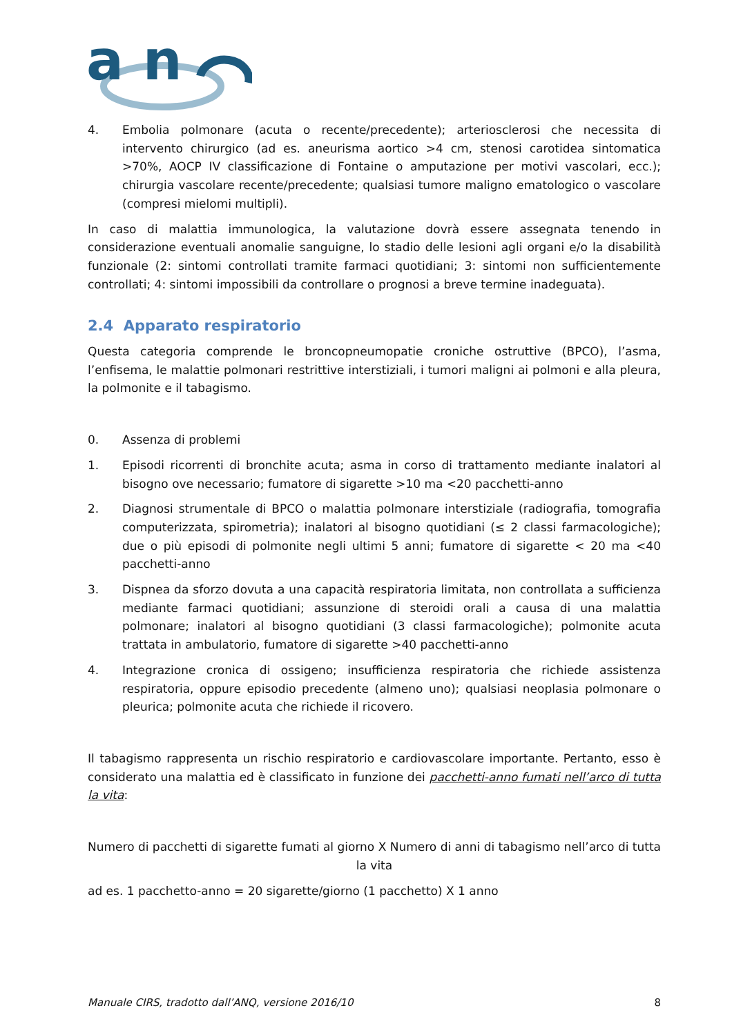a n
4. Embolia polmonare (acuta o recente/precedente); arteriosclerosi che necessita di intervento chirurgico (ad es. aneurisma aortico >4 cm, stenosi carotidea sintomatica >70%, AOCP IV classificazione di Fontaine o amputazione per motivi vascolari, ecc.); chirurgia vascolare recente/precedente; qualsiasi tumore maligno ematologico o vascolare (compresi mielomi multipli).
In caso di malattia immunologica, la valutazione dovrà essere assegnata tenendo in considerazione eventuali anomalie sanguigne, lo stadio delle lesioni agli organi e/o la disabilità funzionale (2: sintomi controllati tramite farmaci quotidiani; 3: sintomi non sufficientemente controllati; 4: sintomi impossibili da controllare o prognosi a breve termine inadeguata).
2.4 Apparato respiratorio
Questa categoria comprende le broncopneumopatie croniche ostruttive (BPCO), l’asma, l’enfisema, le malattie polmonari restrittive interstiziali, i tumori maligni ai polmoni e alla pleura, la polmonite e il tabagismo.
0. Assenza di problemi
1. Episodi ricorrenti di bronchite acuta; asma in corso di trattamento mediante inalatori al bisogno ove necessario; fumatore di sigarette >10 ma <20 pacchetti-anno
2. Diagnosi strumentale di BPCO o malattia polmonare interstiziale (radiografia, tomografia computerizzata, spirometria); inalatori al bisogno quotidiani (≤ 2 classi farmacologiche); due o più episodi di polmonite negli ultimi 5 anni; fumatore di sigarette < 20 ma <40 pacchetti-anno
3. Dispnea da sforzo dovuta a una capacità respiratoria limitata, non controllata a sufficienza mediante farmaci quotidiani; assunzione di steroidi orali a causa di una malattia polmonare; inalatori al bisogno quotidiani (3 classi farmacologiche); polmonite acuta trattata in ambulatorio, fumatore di sigarette >40 pacchetti-anno
4. Integrazione cronica di ossigeno; insufficienza respiratoria che richiede assistenza respiratoria, oppure episodio precedente (almeno uno); qualsiasi neoplasia polmonare o pleurica; polmonite acuta che richiede il ricovero.
Il tabagismo rappresenta un rischio respiratorio e cardiovascolare importante. Pertanto, esso è considerato una malattia ed è classificato in funzione dei pacchetti-anno fumati nell’arco di tutta la vita:
Numero di pacchetti di sigarette fumati al giorno X Numero di anni di tabagismo nell’arco di tutta la vita
ad es. 1 pacchetto-anno = 20 sigarette/giorno (1 pacchetto) X 1 anno
Manuale CIRS, tradotto dall’ANQ, versione 2016/10 8